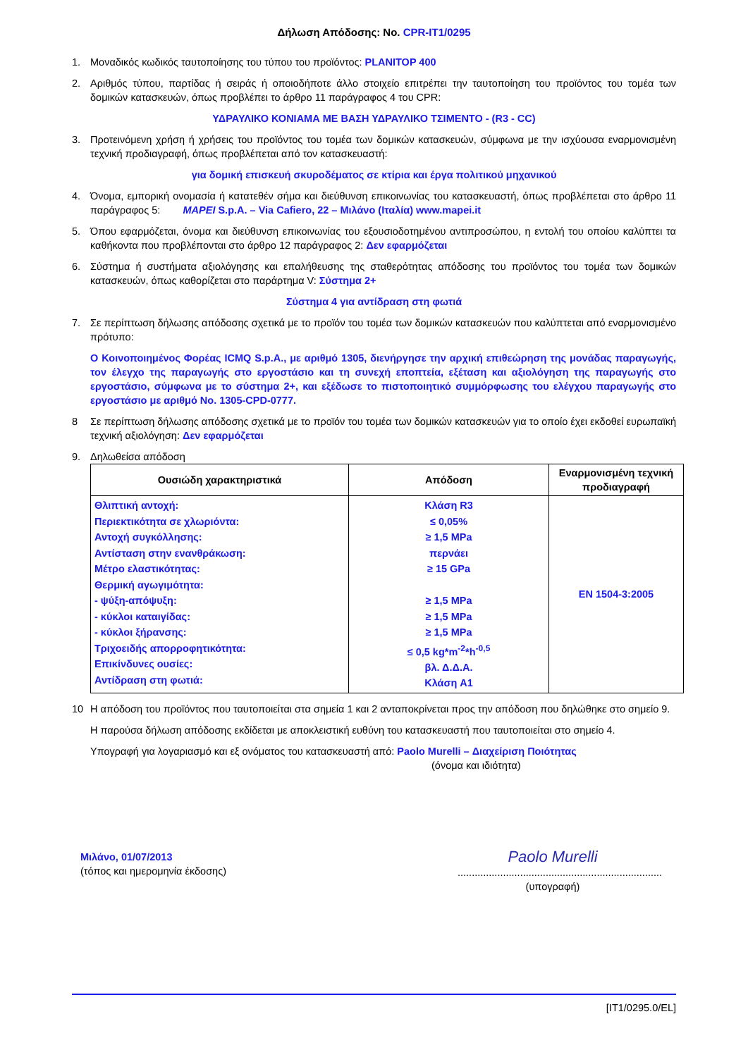Δήλωση Απόδοσης: No. CPR-IT1/0295
1. Μοναδικός κωδικός ταυτοποίησης του τύπου του προϊόντος: PLANITOP 400
2. Αριθμός τύπου, παρτίδας ή σειράς ή οποιοδήποτε άλλο στοιχείο επιτρέπει την ταυτοποίηση του προϊόντος του τομέα των δομικών κατασκευών, όπως προβλέπει το άρθρο 11 παράγραφος 4 του CPR:
ΥΔΡΑΥΛΙΚΟ ΚΟΝΙΑΜΑ ΜΕ ΒΑΣΗ ΥΔΡΑΥΛΙΚΟ ΤΣΙΜΕΝΤΟ - (R3 - CC)
3. Προτεινόμενη χρήση ή χρήσεις του προϊόντος του τομέα των δομικών κατασκευών, σύμφωνα με την ισχύουσα εναρμονισμένη τεχνική προδιαγραφή, όπως προβλέπεται από τον κατασκευαστή:
για δομική επισκευή σκυροδέματος σε κτίρια και έργα πολιτικού μηχανικού
4. Όνομα, εμπορική ονομασία ή κατατεθέν σήμα και διεύθυνση επικοινωνίας του κατασκευαστή, όπως προβλέπεται στο άρθρο 11 παράγραφος 5: MAPEI S.p.A. – Via Cafiero, 22 – Μιλάνο (Ιταλία) www.mapei.it
5. Όπου εφαρμόζεται, όνομα και διεύθυνση επικοινωνίας του εξουσιοδοτημένου αντιπροσώπου, η εντολή του οποίου καλύπτει τα καθήκοντα που προβλέπονται στο άρθρο 12 παράγραφος 2: Δεν εφαρμόζεται
6. Σύστημα ή συστήματα αξιολόγησης και επαλήθευσης της σταθερότητας απόδοσης του προϊόντος του τομέα των δομικών κατασκευών, όπως καθορίζεται στο παράρτημα V: Σύστημα 2+
Σύστημα 4 για αντίδραση στη φωτιά
7. Σε περίπτωση δήλωσης απόδοσης σχετικά με το προϊόν του τομέα των δομικών κατασκευών που καλύπτεται από εναρμονισμένο πρότυπο:
Ο Κοινοποιημένος Φορέας ICMQ S.p.A., με αριθμό 1305, διενήργησε την αρχική επιθεώρηση της μονάδας παραγωγής, τον έλεγχο της παραγωγής στο εργοστάσιο και τη συνεχή εποπτεία, εξέταση και αξιολόγηση της παραγωγής στο εργοστάσιο, σύμφωνα με το σύστημα 2+, και εξέδωσε το πιστοποιητικό συμμόρφωσης του ελέγχου παραγωγής στο εργοστάσιο με αριθμό No. 1305-CPD-0777.
8 Σε περίπτωση δήλωσης απόδοσης σχετικά με το προϊόν του τομέα των δομικών κατασκευών για το οποίο έχει εκδοθεί ευρωπαϊκή τεχνική αξιολόγηση: Δεν εφαρμόζεται
9. Δηλωθείσα απόδοση
| Ουσιώδη χαρακτηριστικά | Απόδοση | Εναρμονισμένη τεχνική προδιαγραφή |
| --- | --- | --- |
| Θλιπτική αντοχή: Περιεκτικότητα σε χλωριόντα: Αντοχή συγκόλλησης: Αντίσταση στην ενανθράκωση: Μέτρο ελαστικότητας: Θερμική αγωγιμότητα: - ψύξη-απόψυξη: - κύκλοι καταιγίδας: - κύκλοι ξήρανσης: Τριχοειδής απορροφητικότητα: Επικίνδυνες ουσίες: Αντίδραση στη φωτιά: | Κλάση R3 ≤ 0,05% ≥ 1,5 MPa περνάει ≥ 15 GPa ≥ 1,5 MPa ≥ 1,5 MPa ≥ 1,5 MPa ≤ 0,5 kg*m<sup>-2</sup>*h<sup>-0,5</sup> βλ. Δ.Δ.Α. Κλάση A1 | EN 1504-3:2005 |
10 Η απόδοση του προϊόντος που ταυτοποιείται στα σημεία 1 και 2 ανταποκρίνεται προς την απόδοση που δηλώθηκε στο σημείο 9.
Η παρούσα δήλωση απόδοσης εκδίδεται με αποκλειστική ευθύνη του κατασκευαστή που ταυτοποιείται στο σημείο 4.
Υπογραφή για λογαριασμό και εξ ονόματος του κατασκευαστή από: Paolo Murelli – Διαχείριση Ποιότητας
(όνομα και ιδιότητα)
Μιλάνο, 01/07/2013
(τόπος και ημερομηνία έκδοσης)
Paolo Murelli
........................................................................
(υπογραφή)
[IT1/0295.0/EL]